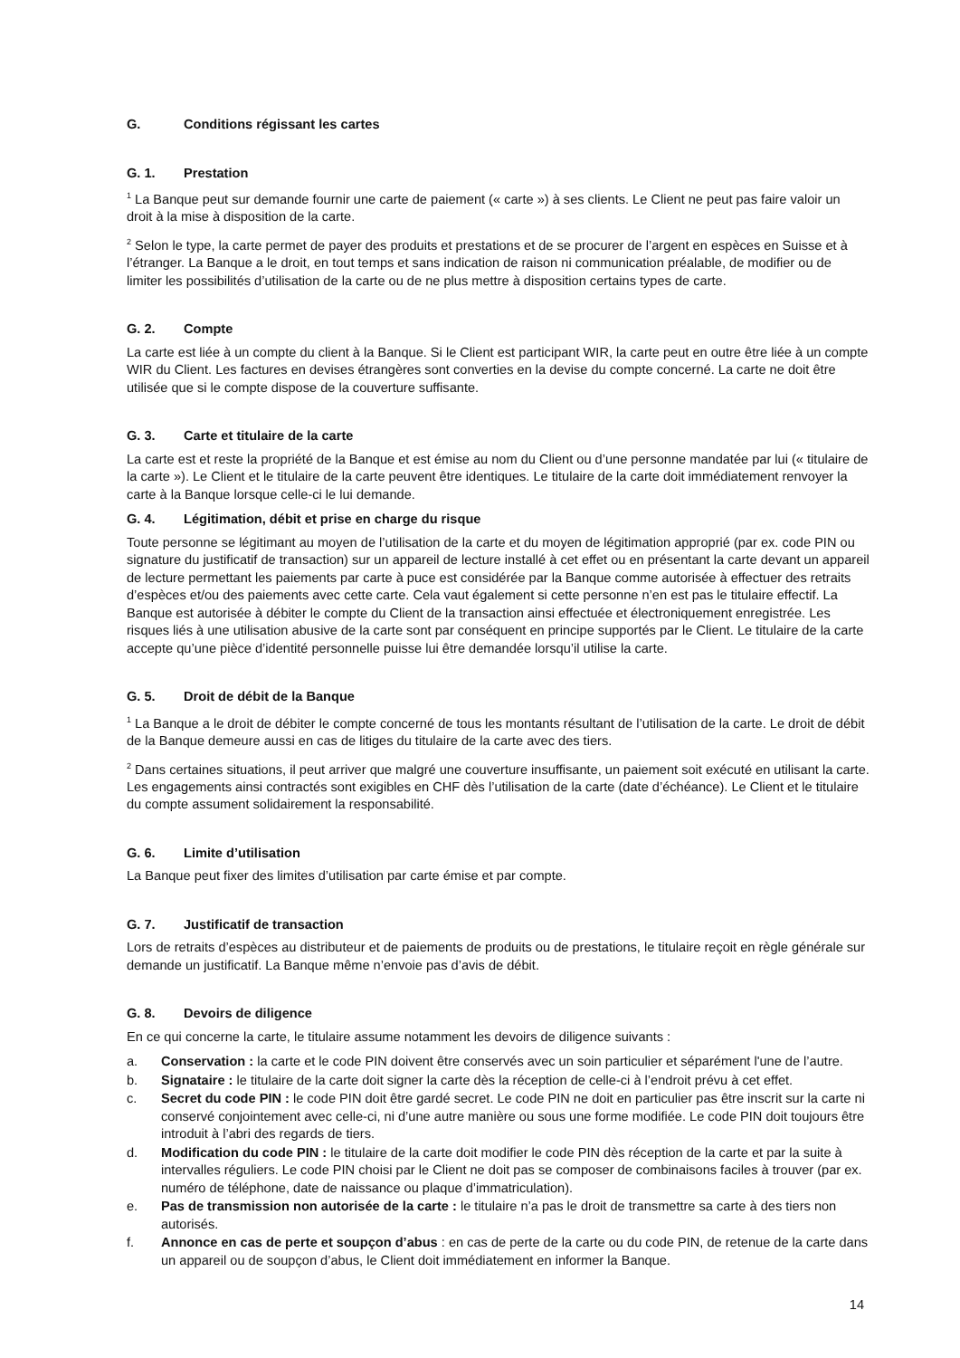G. Conditions régissant les cartes
G. 1. Prestation
<sup>1</sup> La Banque peut sur demande fournir une carte de paiement (« carte ») à ses clients. Le Client ne peut pas faire valoir un droit à la mise à disposition de la carte.
<sup>2</sup> Selon le type, la carte permet de payer des produits et prestations et de se procurer de l’argent en espèces en Suisse et à l’étranger. La Banque a le droit, en tout temps et sans indication de raison ni communication préalable, de modifier ou de limiter les possibilités d’utilisation de la carte ou de ne plus mettre à disposition certains types de carte.
G. 2. Compte
La carte est liée à un compte du client à la Banque. Si le Client est participant WIR, la carte peut en outre être liée à un compte WIR du Client. Les factures en devises étrangères sont converties en la devise du compte concerné. La carte ne doit être utilisée que si le compte dispose de la couverture suffisante.
G. 3. Carte et titulaire de la carte
La carte est et reste la propriété de la Banque et est émise au nom du Client ou d’une personne mandatée par lui (« titulaire de la carte »). Le Client et le titulaire de la carte peuvent être identiques. Le titulaire de la carte doit immédiatement renvoyer la carte à la Banque lorsque celle-ci le lui demande.
G. 4. Légitimation, débit et prise en charge du risque
Toute personne se légitimant au moyen de l’utilisation de la carte et du moyen de légitimation approprié (par ex. code PIN ou signature du justificatif de transaction) sur un appareil de lecture installé à cet effet ou en présentant la carte devant un appareil de lecture permettant les paiements par carte à puce est considérée par la Banque comme autorisée à effectuer des retraits d’espèces et/ou des paiements avec cette carte. Cela vaut également si cette personne n’en est pas le titulaire effectif. La Banque est autorisée à débiter le compte du Client de la transaction ainsi effectuée et électroniquement enregistrée. Les risques liés à une utilisation abusive de la carte sont par conséquent en principe supportés par le Client. Le titulaire de la carte accepte qu’une pièce d’identité personnelle puisse lui être demandée lorsqu’il utilise la carte.
G. 5. Droit de débit de la Banque
<sup>1</sup> La Banque a le droit de débiter le compte concerné de tous les montants résultant de l’utilisation de la carte. Le droit de débit de la Banque demeure aussi en cas de litiges du titulaire de la carte avec des tiers.
<sup>2</sup> Dans certaines situations, il peut arriver que malgré une couverture insuffisante, un paiement soit exécuté en utilisant la carte. Les engagements ainsi contractés sont exigibles en CHF dès l’utilisation de la carte (date d’échéance). Le Client et le titulaire du compte assument solidairement la responsabilité.
G. 6. Limite d’utilisation
La Banque peut fixer des limites d’utilisation par carte émise et par compte.
G. 7. Justificatif de transaction
Lors de retraits d’espèces au distributeur et de paiements de produits ou de prestations, le titulaire reçoit en règle générale sur demande un justificatif. La Banque même n’envoie pas d’avis de débit.
G. 8. Devoirs de diligence
En ce qui concerne la carte, le titulaire assume notamment les devoirs de diligence suivants :
a. Conservation : la carte et le code PIN doivent être conservés avec un soin particulier et séparément l'une de l’autre.
b. Signataire : le titulaire de la carte doit signer la carte dès la réception de celle-ci à l’endroit prévu à cet effet.
c. Secret du code PIN : le code PIN doit être gardé secret. Le code PIN ne doit en particulier pas être inscrit sur la carte ni conservé conjointement avec celle-ci, ni d’une autre manière ou sous une forme modifiée. Le code PIN doit toujours être introduit à l’abri des regards de tiers.
d. Modification du code PIN : le titulaire de la carte doit modifier le code PIN dès réception de la carte et par la suite à intervalles réguliers. Le code PIN choisi par le Client ne doit pas se composer de combinaisons faciles à trouver (par ex. numéro de téléphone, date de naissance ou plaque d’immatriculation).
e. Pas de transmission non autorisée de la carte : le titulaire n’a pas le droit de transmettre sa carte à des tiers non autorisés.
f. Annonce en cas de perte et soupçon d’abus : en cas de perte de la carte ou du code PIN, de retenue de la carte dans un appareil ou de soupçon d’abus, le Client doit immédiatement en informer la Banque.
14